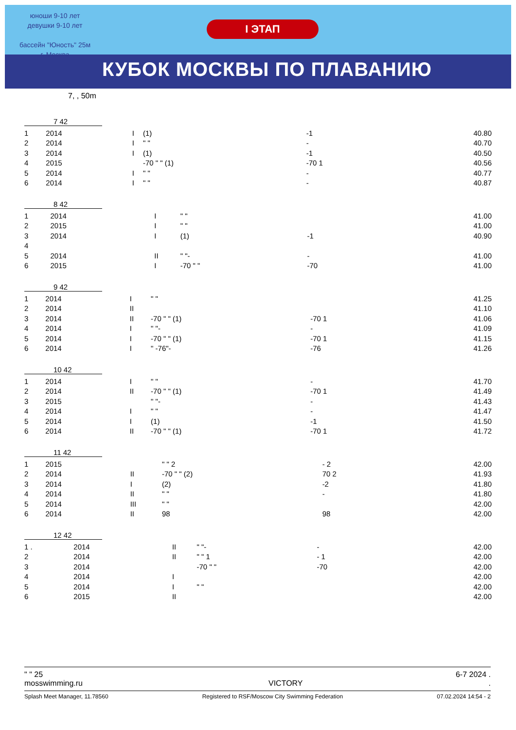юноши 9-10 лет
девушки 9-10 лет
бассейн "Юность" 25м
г. Москва
I ЭТАП
КУБОК МОСКВЫ ПО ПЛАВАНИЮ
7, , 50m
7 42
| 1 | 2014 | I | (1) | -1 | 40.80 |
| 2 | 2014 | I | " " | - | 40.70 |
| 3 | 2014 | I | (1) | -1 | 40.50 |
| 4 | 2015 | | -70 " " (1) | -70 1 | 40.56 |
| 5 | 2014 | I | " " | - | 40.77 |
| 6 | 2014 | I | " " | - | 40.87 |
8 42
| 1 | 2014 | I | " " | | 41.00 |
| 2 | 2015 | I | " " | | 41.00 |
| 3 | 2014 | I | (1) | -1 | 40.90 |
| 4 | | | | | |
| 5 | 2014 | II | " "- | - | 41.00 |
| 6 | 2015 | I | -70 " " | -70 | 41.00 |
9 42
| 1 | 2014 | I | " " | | 41.25 |
| 2 | 2014 | II | | | 41.10 |
| 3 | 2014 | II | -70 " " (1) | -70 1 | 41.06 |
| 4 | 2014 | I | " "- | - | 41.09 |
| 5 | 2014 | I | -70 " " (1) | -70 1 | 41.15 |
| 6 | 2014 | I | " -76"- | -76 | 41.26 |
10 42
| 1 | 2014 | I | " " | - | 41.70 |
| 2 | 2014 | II | -70 " " (1) | -70 1 | 41.49 |
| 3 | 2015 | | " "- | - | 41.43 |
| 4 | 2014 | I | " " | - | 41.47 |
| 5 | 2014 | I | (1) | -1 | 41.50 |
| 6 | 2014 | II | -70 " " (1) | -70 1 | 41.72 |
11 42
| 1 | 2015 | | " " 2 | - 2 | 42.00 |
| 2 | 2014 | II | -70 " " (2) | 70 2 | 41.93 |
| 3 | 2014 | I | (2) | -2 | 41.80 |
| 4 | 2014 | II | " " | - | 41.80 |
| 5 | 2014 | III | " " | | 42.00 |
| 6 | 2014 | II | 98 | 98 | 42.00 |
12 42
| 1 . | 2014 | II | " "- | - | 42.00 |
| 2 | 2014 | II | " " 1 | - 1 | 42.00 |
| 3 | 2014 | | -70 " " | -70 | 42.00 |
| 4 | 2014 | I | | | 42.00 |
| 5 | 2014 | I | " " | | 42.00 |
| 6 | 2015 | II | | | 42.00 |
" " 25 6-7 2024 .
mosswimming.ru VICTORY.
Splash Meet Manager, 11.78560 Registered to RSF/Moscow City Swimming Federation 07.02.2024 14:54 - 2